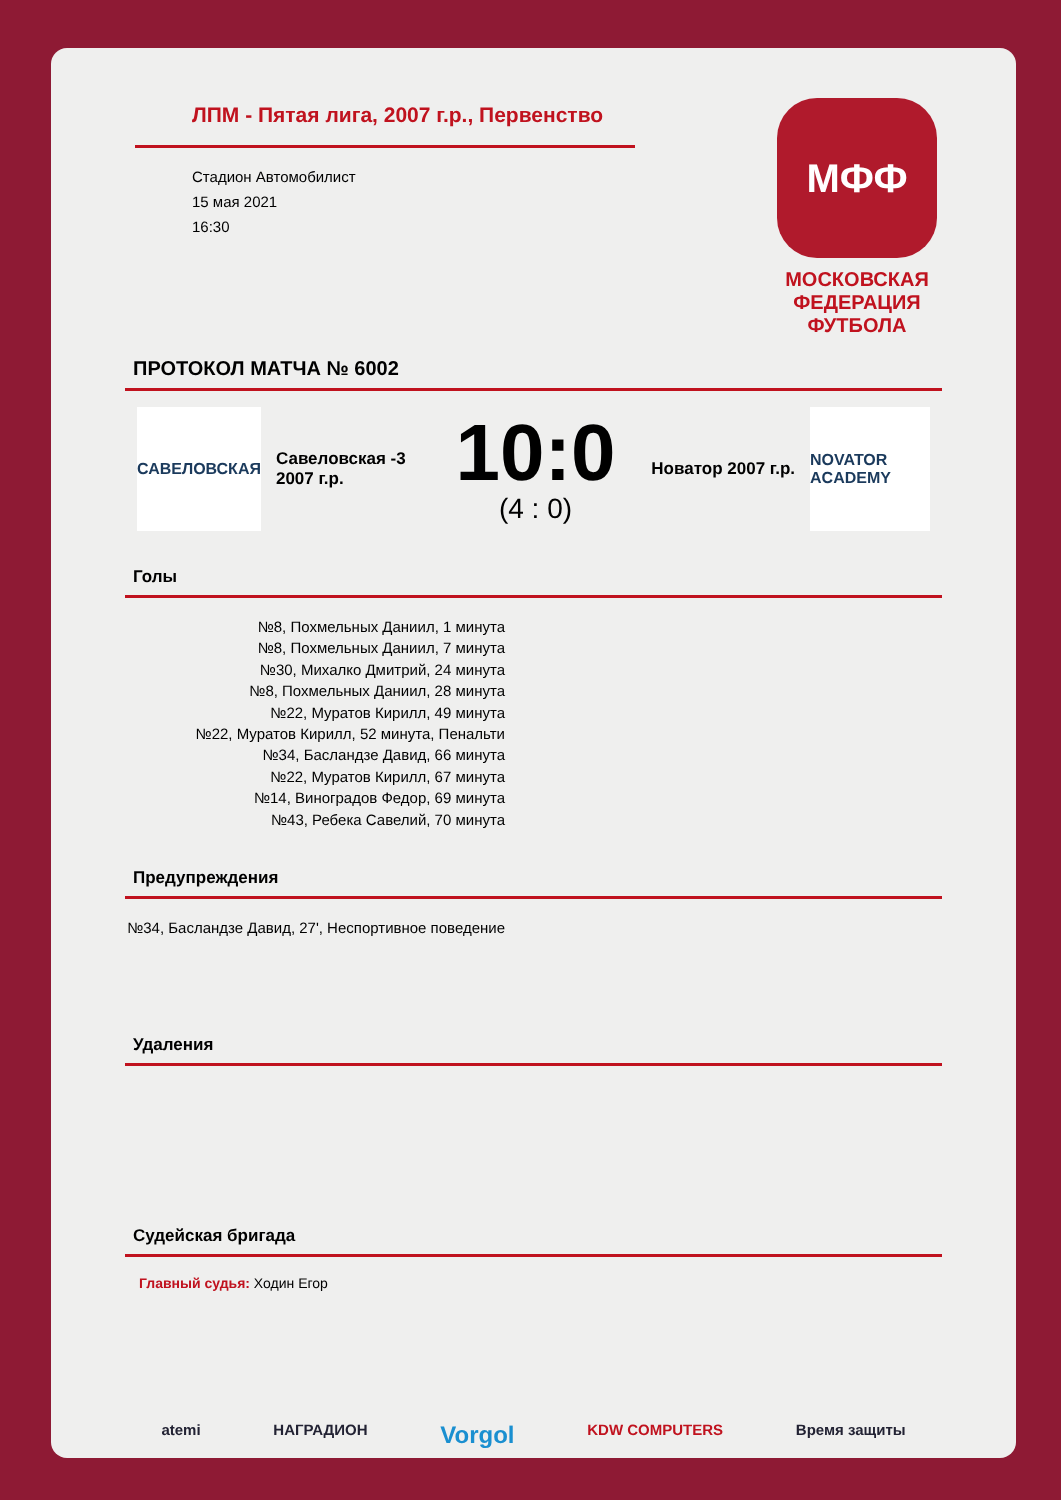ЛПМ - Пятая лига, 2007 г.р., Первенство
Стадион Автомобилист
15 мая 2021
16:30
МФФ
МОСКОВСКАЯ ФЕДЕРАЦИЯ ФУТБОЛА
ПРОТОКОЛ МАТЧА № 6002
САВЕЛОВСКАЯ
Савеловская -3 2007 г.р.
10:0
(4 : 0)
Новатор 2007 г.р.
NOVATOR ACADEMY
Голы
№8, Похмельных Даниил, 1 минута
№8, Похмельных Даниил, 7 минута
№30, Михалко Дмитрий, 24 минута
№8, Похмельных Даниил, 28 минута
№22, Муратов Кирилл, 49 минута
№22, Муратов Кирилл, 52 минута, Пенальти
№34, Басландзе Давид, 66 минута
№22, Муратов Кирилл, 67 минута
№14, Виноградов Федор, 69 минута
№43, Ребека Савелий, 70 минута
Предупреждения
№34, Басландзе Давид, 27', Неспортивное поведение
Удаления
Судейская бригада
Главный судья: Ходин Егор
atemi НАГРАДИОН Vorgol KDW COMPUTERS Время защиты